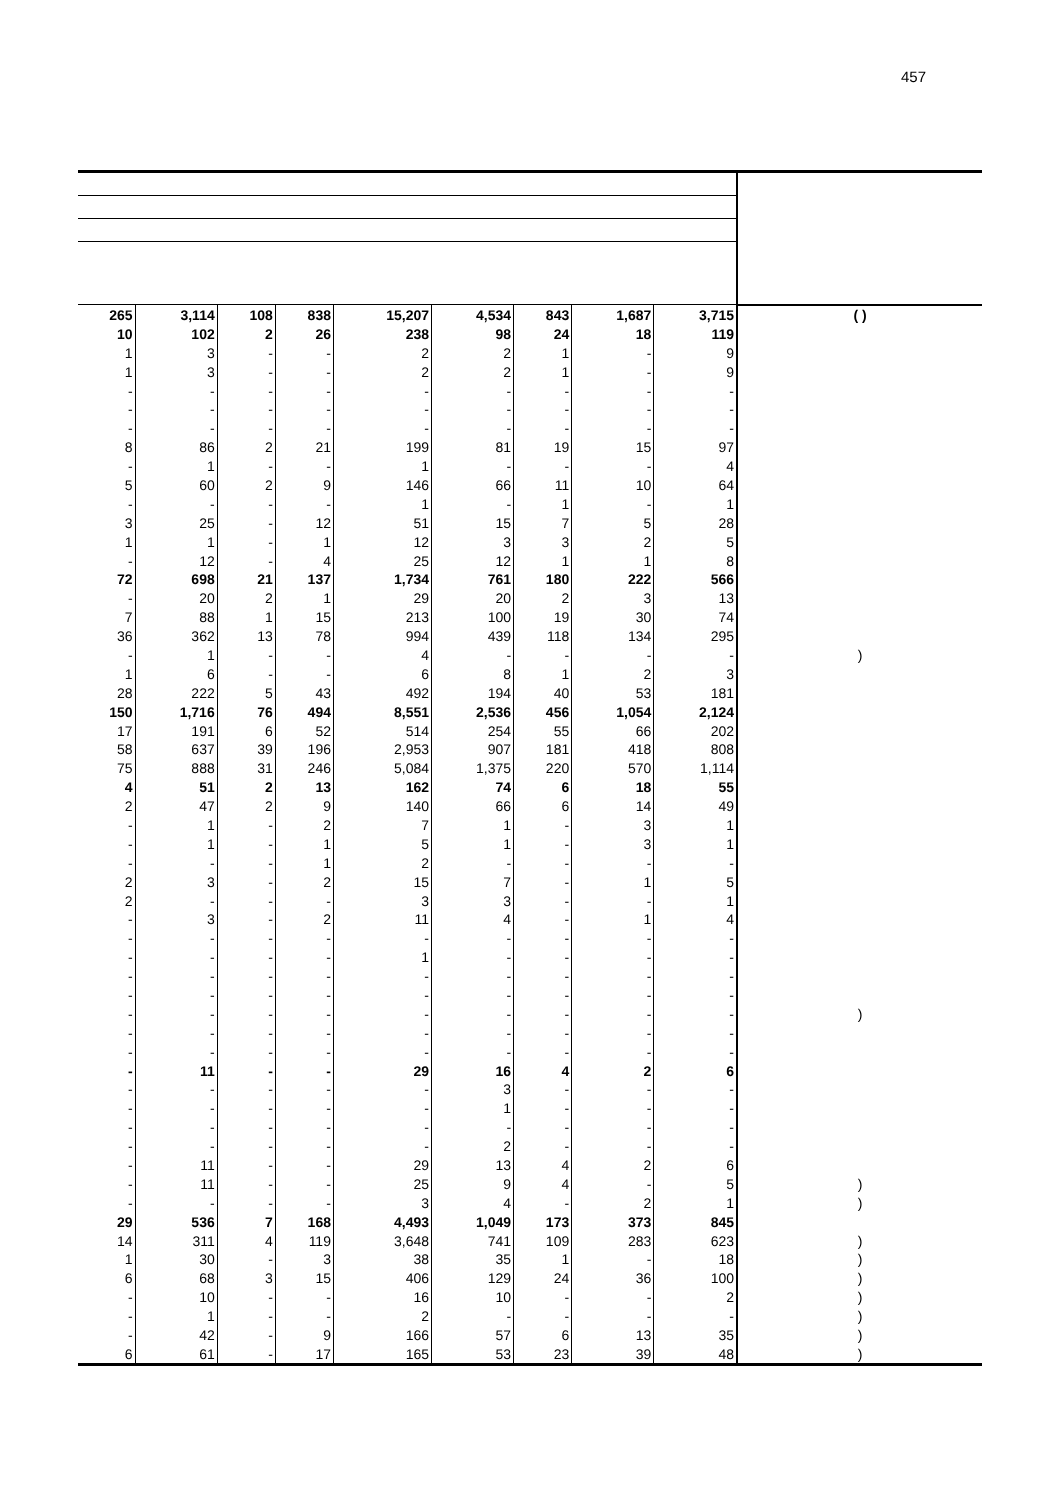457
| 265 | 3,114 | 108 | 838 | 15,207 | 4,534 | 843 | 1,687 | 3,715 | ( ) |
| 10 | 102 | 2 | 26 | 238 | 98 | 24 | 18 | 119 | |
| 1 | 3 | - | - | 2 | 2 | 1 | - | 9 | |
| 1 | 3 | - | - | 2 | 2 | 1 | - | 9 | |
| - | - | - | - | - | - | - | - | - | |
| - | - | - | - | - | - | - | - | - | |
| - | - | - | - | - | - | - | - | - | |
| 8 | 86 | 2 | 21 | 199 | 81 | 19 | 15 | 97 | |
| - | 1 | - | - | 1 | - | - | - | 4 | |
| 5 | 60 | 2 | 9 | 146 | 66 | 11 | 10 | 64 | |
| - | - | - | - | 1 | - | 1 | - | 1 | |
| 3 | 25 | - | 12 | 51 | 15 | 7 | 5 | 28 | |
| 1 | 1 | - | 1 | 12 | 3 | 3 | 2 | 5 | |
| - | 12 | - | 4 | 25 | 12 | 1 | 1 | 8 | |
| 72 | 698 | 21 | 137 | 1,734 | 761 | 180 | 222 | 566 | |
| - | 20 | 2 | 1 | 29 | 20 | 2 | 3 | 13 | |
| 7 | 88 | 1 | 15 | 213 | 100 | 19 | 30 | 74 | |
| 36 | 362 | 13 | 78 | 994 | 439 | 118 | 134 | 295 | |
| - | 1 | - | - | 4 | - | - | - | - | ) |
| 1 | 6 | - | - | 6 | 8 | 1 | 2 | 3 | |
| 28 | 222 | 5 | 43 | 492 | 194 | 40 | 53 | 181 | |
| 150 | 1,716 | 76 | 494 | 8,551 | 2,536 | 456 | 1,054 | 2,124 | |
| 17 | 191 | 6 | 52 | 514 | 254 | 55 | 66 | 202 | |
| 58 | 637 | 39 | 196 | 2,953 | 907 | 181 | 418 | 808 | |
| 75 | 888 | 31 | 246 | 5,084 | 1,375 | 220 | 570 | 1,114 | |
| 4 | 51 | 2 | 13 | 162 | 74 | 6 | 18 | 55 | |
| 2 | 47 | 2 | 9 | 140 | 66 | 6 | 14 | 49 | |
| - | 1 | - | 2 | 7 | 1 | - | 3 | 1 | |
| - | 1 | - | 1 | 5 | 1 | - | 3 | 1 | |
| - | - | - | 1 | 2 | - | - | - | - | |
| 2 | 3 | - | 2 | 15 | 7 | - | 1 | 5 | |
| 2 | - | - | - | 3 | 3 | - | - | 1 | |
| - | 3 | - | 2 | 11 | 4 | - | 1 | 4 | |
| - | - | - | - | - | - | - | - | - | |
| - | - | - | - | 1 | - | - | - | - | |
| - | - | - | - | - | - | - | - | - | |
| - | - | - | - | - | - | - | - | - | |
| - | - | - | - | - | - | - | - | - | ) |
| - | - | - | - | - | - | - | - | - | |
| - | - | - | - | - | - | - | - | - | |
| - | 11 | - | - | 29 | 16 | 4 | 2 | 6 | |
| - | - | - | - | - | 3 | - | - | - | |
| - | - | - | - | - | 1 | - | - | - | |
| - | - | - | - | - | - | - | - | - | |
| - | - | - | - | - | 2 | - | - | - | |
| - | 11 | - | - | 29 | 13 | 4 | 2 | 6 | |
| - | 11 | - | - | 25 | 9 | 4 | - | 5 | ) |
| - | - | - | - | 3 | 4 | - | 2 | 1 | ) |
| 29 | 536 | 7 | 168 | 4,493 | 1,049 | 173 | 373 | 845 | |
| 14 | 311 | 4 | 119 | 3,648 | 741 | 109 | 283 | 623 | ) |
| 1 | 30 | - | 3 | 38 | 35 | 1 | - | 18 | ) |
| 6 | 68 | 3 | 15 | 406 | 129 | 24 | 36 | 100 | ) |
| - | 10 | - | - | 16 | 10 | - | - | 2 | ) |
| - | 1 | - | - | 2 | - | - | - | - | ) |
| - | 42 | - | 9 | 166 | 57 | 6 | 13 | 35 | ) |
| 6 | 61 | - | 17 | 165 | 53 | 23 | 39 | 48 | ) |